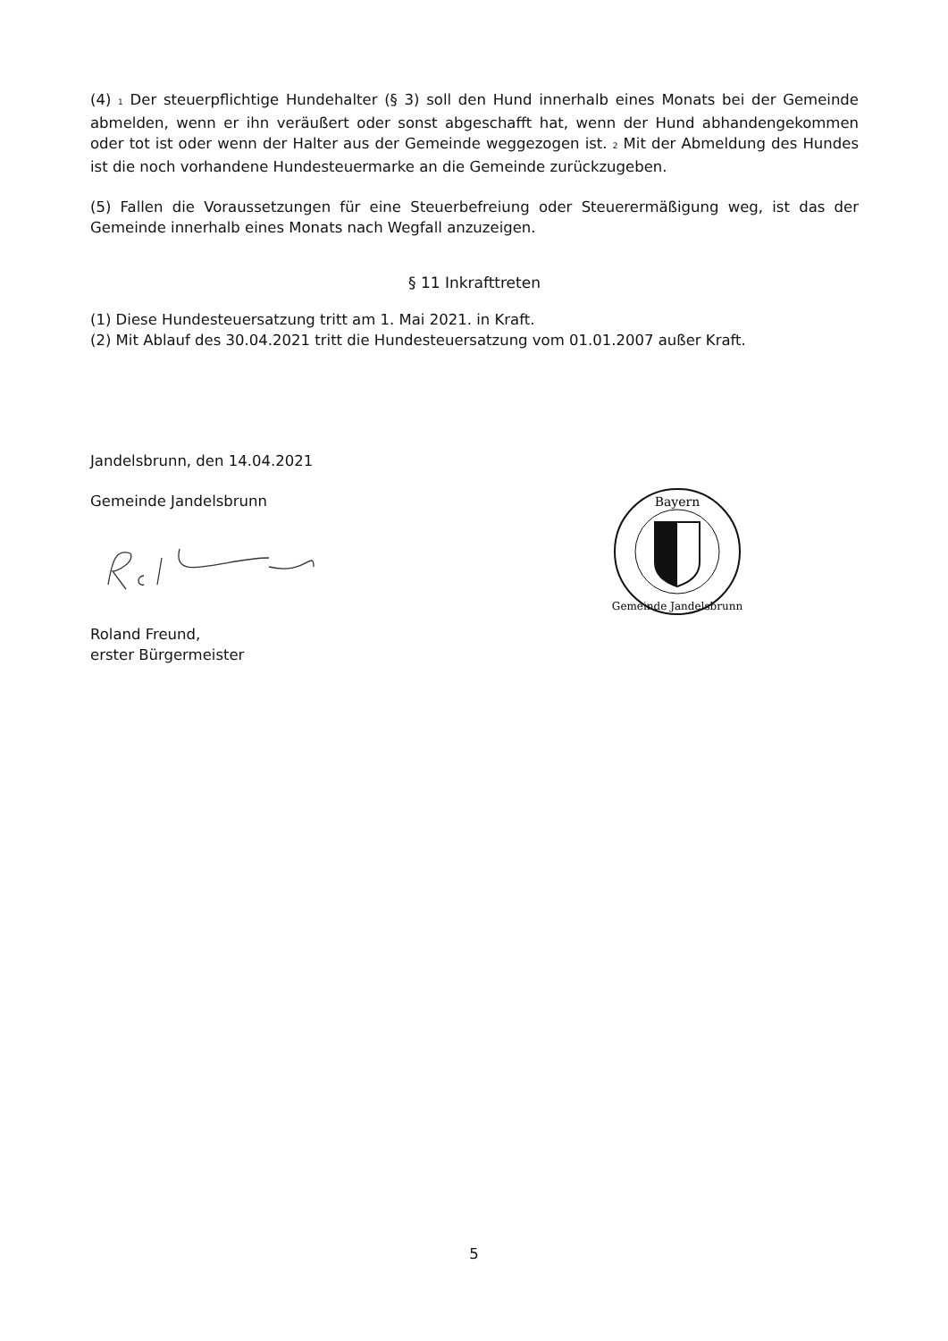(4) 1 Der steuerpflichtige Hundehalter (§ 3) soll den Hund innerhalb eines Monats bei der Gemeinde abmelden, wenn er ihn veräußert oder sonst abgeschafft hat, wenn der Hund abhandengekommen oder tot ist oder wenn der Halter aus der Gemeinde weggezogen ist. 2 Mit der Abmeldung des Hundes ist die noch vorhandene Hundesteuermarke an die Gemeinde zurückzugeben.
(5) Fallen die Voraussetzungen für eine Steuerbefreiung oder Steuerermäßigung weg, ist das der Gemeinde innerhalb eines Monats nach Wegfall anzuzeigen.
§ 11 Inkrafttreten
(1) Diese Hundesteuersatzung tritt am 1. Mai 2021. in Kraft.
(2) Mit Ablauf des 30.04.2021 tritt die Hundesteuersatzung vom 01.01.2007 außer Kraft.
Jandelsbrunn, den 14.04.2021
Gemeinde Jandelsbrunn
Roland Freund,
erster Bürgermeister
Bayern
Gemeinde Jandelsbrunn
5